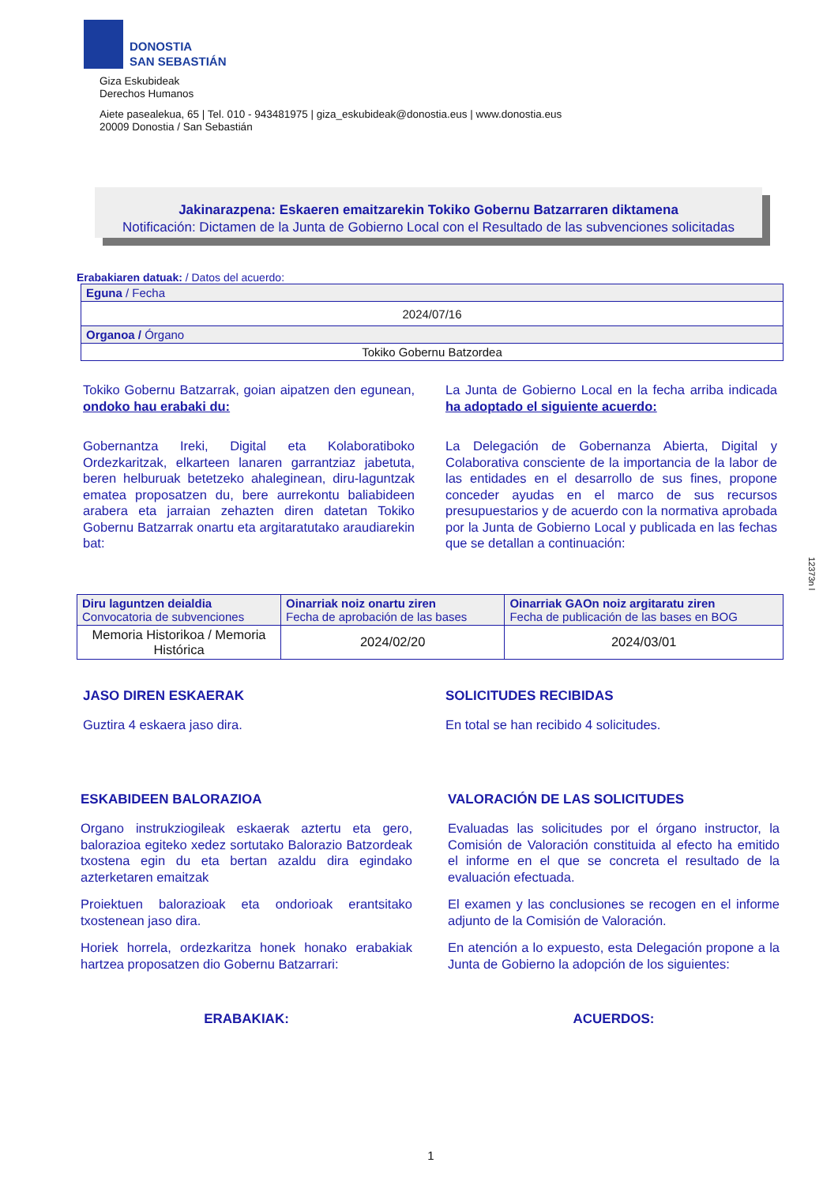DONOSTIA
SAN SEBASTIÁN
Giza Eskubideak
Derechos Humanos
Aiete pasealekua, 65 | Tel. 010 - 943481975 | giza_eskubideak@donostia.eus | www.donostia.eus
20009 Donostia / San Sebastián
Jakinarazpena: Eskaeren emaitzarekin Tokiko Gobernu Batzarraren diktamena
Notificación: Dictamen de la Junta de Gobierno Local con el Resultado de las subvenciones solicitadas
Erabakiaren datuak: / Datos del acuerdo:
| Eguna / Fecha |
| 2024/07/16 |
| Organoa / Órgano |
| Tokiko Gobernu Batzordea |
Tokiko Gobernu Batzarrak, goian aipatzen den egunean, ondoko hau erabaki du:
Gobernantza Ireki, Digital eta Kolaboratiboko Ordezkaritzak, elkarteen lanaren garrantziaz jabetuta, beren helburuak betetzeko ahaleginean, diru-laguntzak ematea proposatzen du, bere aurrekontu baliabideen arabera eta jarraian zehazten diren datetan Tokiko Gobernu Batzarrak onartu eta argitaratutako araudiarekin bat:
La Junta de Gobierno Local en la fecha arriba indicada ha adoptado el siguiente acuerdo:
La Delegación de Gobernanza Abierta, Digital y Colaborativa consciente de la importancia de la labor de las entidades en el desarrollo de sus fines, propone conceder ayudas en el marco de sus recursos presupuestarios y de acuerdo con la normativa aprobada por la Junta de Gobierno Local y publicada en las fechas que se detallan a continuación:
| Diru laguntzen deialdia Convocatoria de subvenciones | Oinarriak noiz onartu ziren Fecha de aprobación de las bases | Oinarriak GAOn noiz argitaratu ziren Fecha de publicación de las bases en BOG |
| Memoria Historikoa / Memoria Histórica | 2024/02/20 | 2024/03/01 |
JASO DIREN ESKAERAK
Guztira 4 eskaera jaso dira.
SOLICITUDES RECIBIDAS
En total se han recibido 4 solicitudes.
ESKABIDEEN BALORAZIOA
Organo instrukziogileak eskaerak aztertu eta gero, balorazioa egiteko xedez sortutako Balorazio Batzordeak txostena egin du eta bertan azaldu dira egindako azterketaren emaitzak
Proiektuen balorazioak eta ondorioak erantsitako txostenean jaso dira.
Horiek horrela, ordezkaritza honek honako erabakiak hartzea proposatzen dio Gobernu Batzarrari:
ERABAKIAK:
VALORACIÓN DE LAS SOLICITUDES
Evaluadas las solicitudes por el órgano instructor, la Comisión de Valoración constituida al efecto ha emitido el informe en el que se concreta el resultado de la evaluación efectuada.
El examen y las conclusiones se recogen en el informe adjunto de la Comisión de Valoración.
En atención a lo expuesto, esta Delegación propone a la Junta de Gobierno la adopción de los siguientes:
ACUERDOS:
12373n l
1